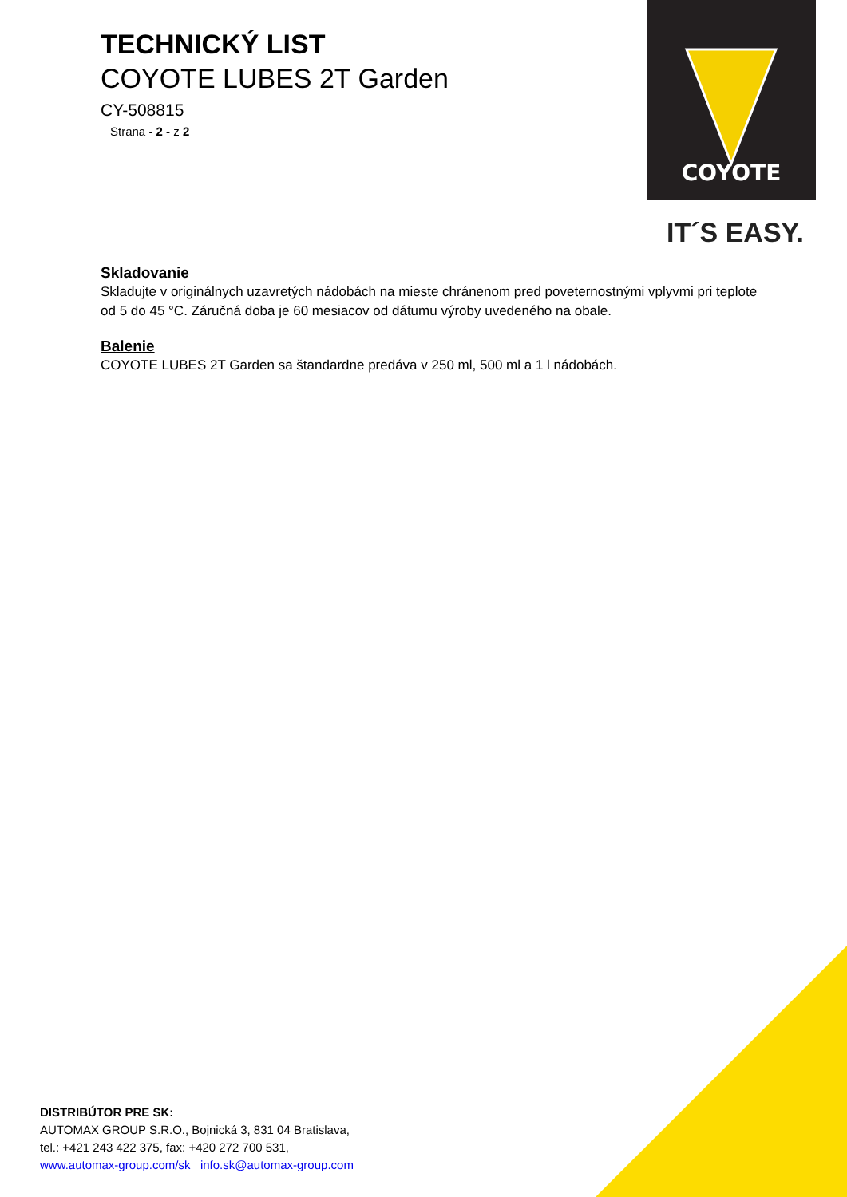COYOTE
IT´S EASY.
TECHNICKÝ LIST
COYOTE LUBES 2T Garden
CY-508815
Strana - 2 - z 2
Skladovanie
Skladujte v originálnych uzavretých nádobách na mieste chránenom pred poveternostnými vplyvmi pri teplote od 5 do 45 °C. Záručná doba je 60 mesiacov od dátumu výroby uvedeného na obale.
Balenie
COYOTE LUBES 2T Garden sa štandardne predáva v 250 ml, 500 ml a 1 l nádobách.
DISTRIBÚTOR PRE SK:
AUTOMAX GROUP S.R.O., Bojnická 3, 831 04 Bratislava,
tel.: +421 243 422 375, fax: +420 272 700 531,
www.automax-group.com/sk info.sk@automax-group.com